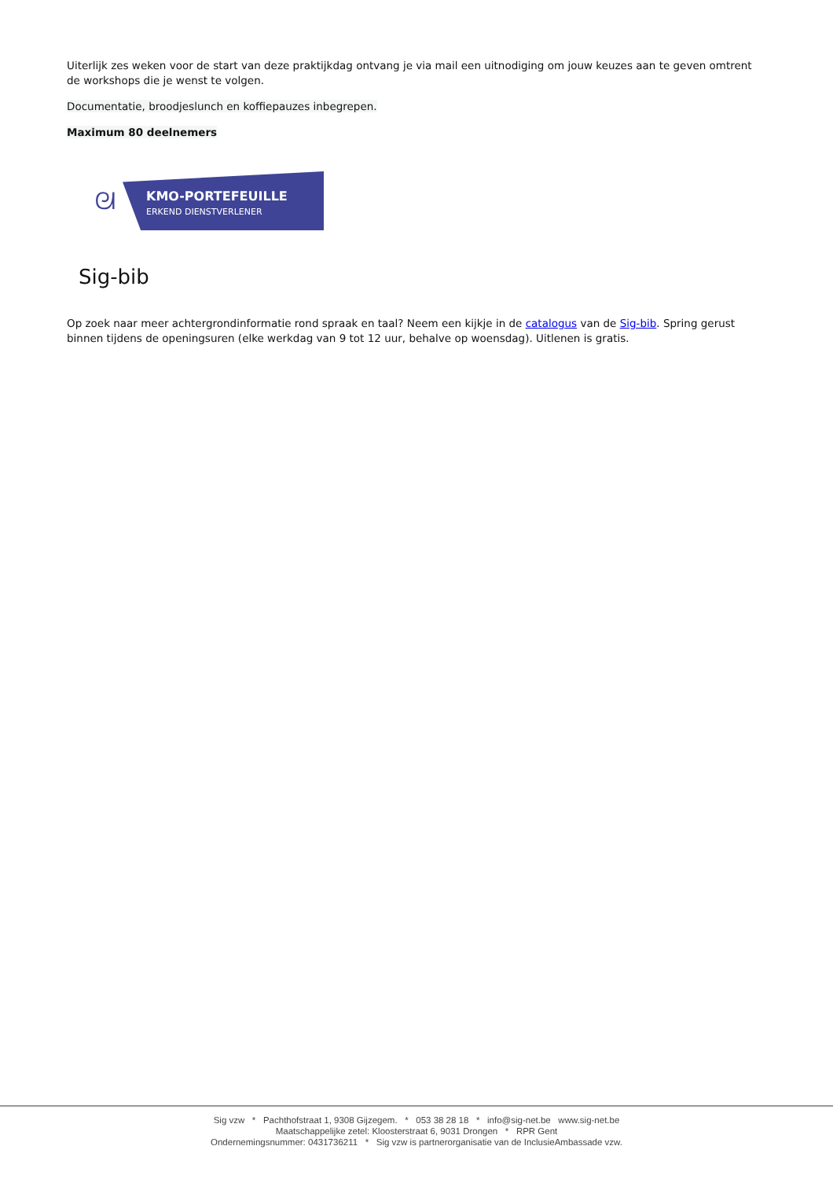Uiterlijk zes weken voor de start van deze praktijkdag ontvang je via mail een uitnodiging om jouw keuzes aan te geven omtrent de workshops die je wenst te volgen.
Documentatie, broodjeslunch en koffiepauzes inbegrepen.
Maximum 80 deelnemers
ᘛ
KMO-PORTEFEUILLE
ERKEND DIENSTVERLENER
Sig-bib
Op zoek naar meer achtergrondinformatie rond spraak en taal? Neem een kijkje in de catalogus van de Sig-bib. Spring gerust binnen tijdens de openingsuren (elke werkdag van 9 tot 12 uur, behalve op woensdag). Uitlenen is gratis.
Sig vzw * Pachthofstraat 1, 9308 Gijzegem. * 053 38 28 18 * info@sig-net.be www.sig-net.be
Maatschappelijke zetel: Kloosterstraat 6, 9031 Drongen * RPR Gent
Ondernemingsnummer: 0431736211 * Sig vzw is partnerorganisatie van de InclusieAmbassade vzw.